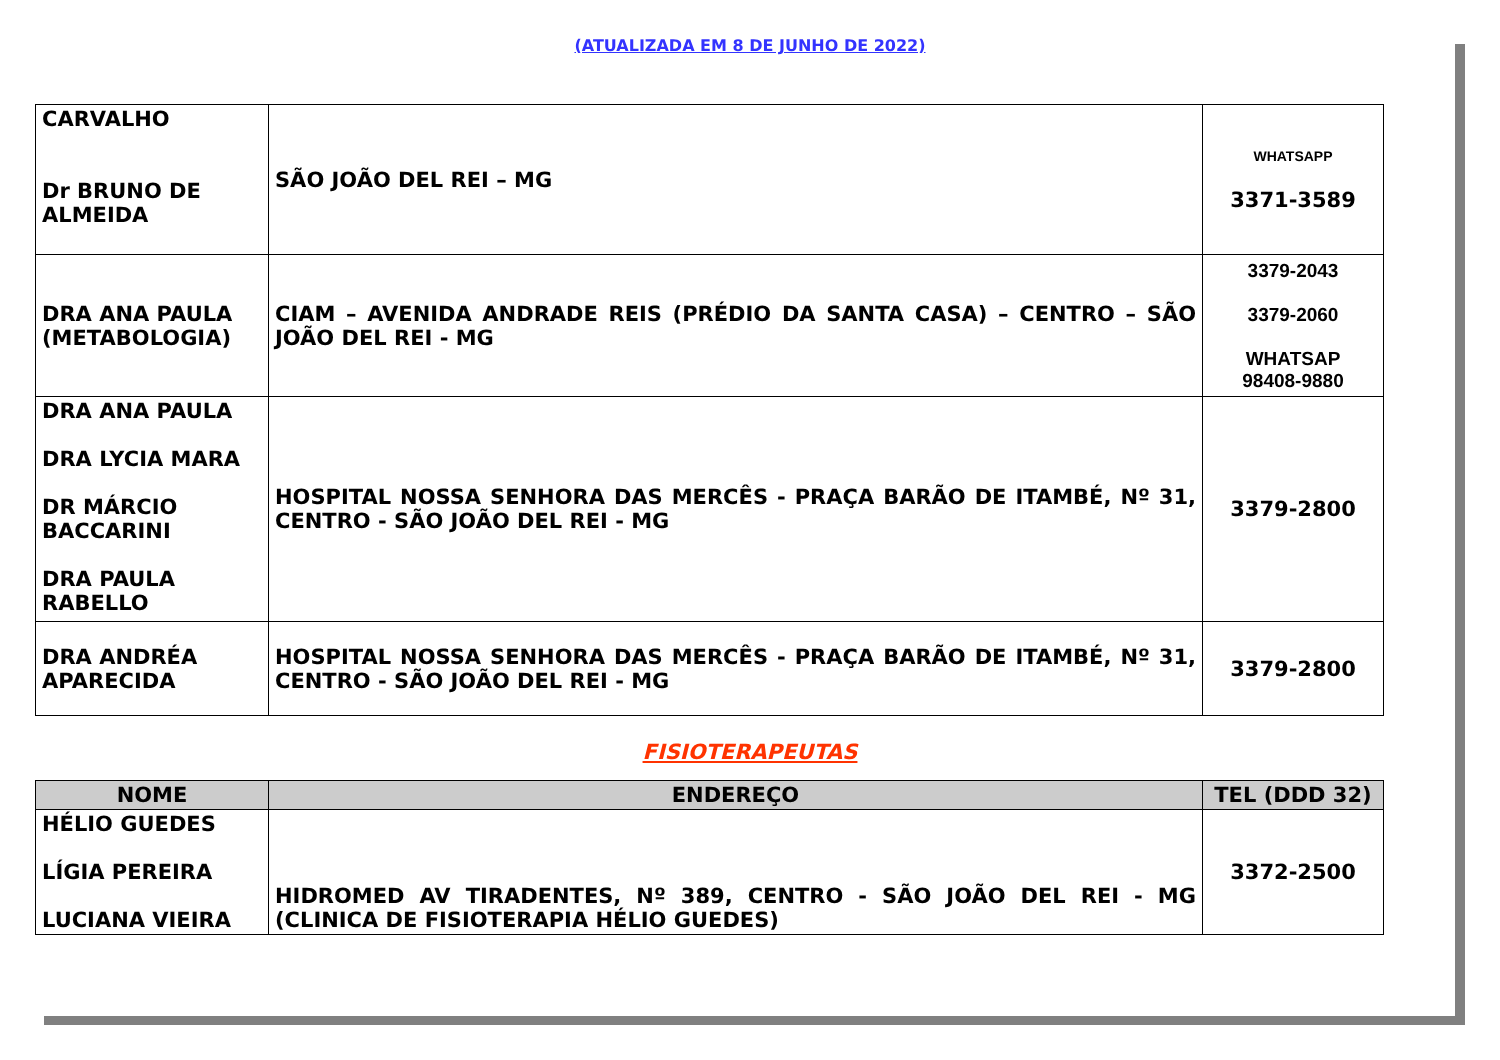(ATUALIZADA EM 8 DE JUNHO DE 2022)
| CARVALHO Dr BRUNO DE ALMEIDA | SÃO JOÃO DEL REI – MG | WHATSAPP 3371-3589 |
| DRA ANA PAULA (METABOLOGIA) | CIAM – AVENIDA ANDRADE REIS (PRÉDIO DA SANTA CASA) – CENTRO – SÃO JOÃO DEL REI - MG | 3379-2043 3379-2060 WHATSAP 98408-9880 |
| DRA ANA PAULA DRA LYCIA MARA DR MÁRCIO BACCARINI DRA PAULA RABELLO | HOSPITAL NOSSA SENHORA DAS MERCÊS - PRAÇA BARÃO DE ITAMBÉ, Nº 31, CENTRO - SÃO JOÃO DEL REI - MG | 3379-2800 |
| DRA ANDRÉA APARECIDA | HOSPITAL NOSSA SENHORA DAS MERCÊS - PRAÇA BARÃO DE ITAMBÉ, Nº 31, CENTRO - SÃO JOÃO DEL REI - MG | 3379-2800 |
FISIOTERAPEUTAS
| NOME | ENDEREÇO | TEL (DDD 32) |
| --- | --- | --- |
| HÉLIO GUEDES LÍGIA PEREIRA LUCIANA VIEIRA | HIDROMED AV TIRADENTES, Nº 389, CENTRO - SÃO JOÃO DEL REI - MG (CLINICA DE FISIOTERAPIA HÉLIO GUEDES) | 3372-2500 |